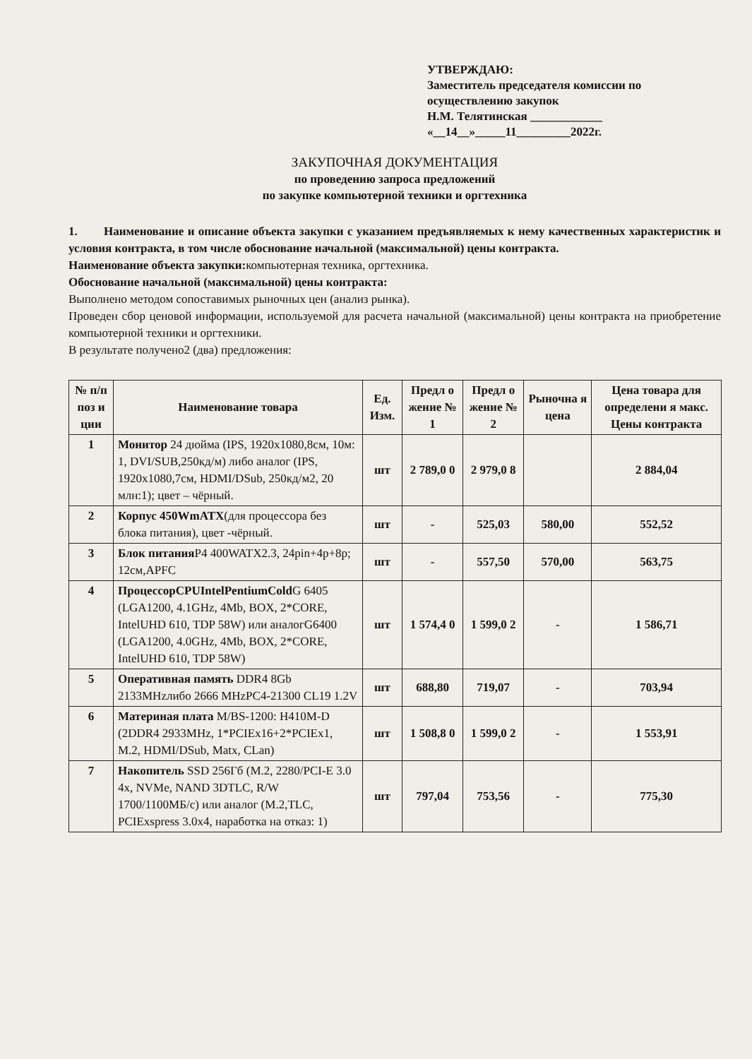УТВЕРЖДАЮ:
Заместитель председателя комиссии по
осуществлению закупок
Н.М. Телятинская ____________
«__14__»_____11_________2022г.
ЗАКУПОЧНАЯ ДОКУМЕНТАЦИЯ
по проведению запроса предложений
по закупке компьютерной техники и оргтехника
1. Наименование и описание объекта закупки с указанием предъявляемых к нему качественных характеристик и условия контракта, в том числе обоснование начальной (максимальной) цены контракта.
Наименование объекта закупки: компьютерная техника, оргтехника.
Обоснование начальной (максимальной) цены контракта:
Выполнено методом сопоставимых рыночных цен (анализ рынка).
Проведен сбор ценовой информации, используемой для расчета начальной (максимальной) цены контракта на приобретение компьютерной техники и оргтехники.
В результате получено2 (два) предложения:
| № п/п поз и ции | Наименование товара | Ед. Изм. | Предл о жение № 1 | Предл о жение № 2 | Рыночна я цена | Цена товара для определени я макс. Цены контракта |
| --- | --- | --- | --- | --- | --- | --- |
| 1 | Монитор 24 дюйма (IPS, 1920x1080,8см, 10м: 1, DVI/SUB,250кд/м) либо аналог (IPS, 1920x1080,7см, HDMI/DSub, 250кд/м2, 20 млн:1); цвет – чёрный. | шт | 2 789,0 0 | 2 979,0 8 | | 2 884,04 |
| 2 | Корпус 450WmATX (для процессора без блока питания), цвет -чёрный. | шт | - | 525,03 | 580,00 | 552,52 |
| 3 | Блок питания P4 400WATX2.3, 24pin+4p+8p; 12см,APFC | шт | - | 557,50 | 570,00 | 563,75 |
| 4 | ПроцессорCPUIntelPentiumCold G 6405 (LGA1200, 4.1GHz, 4Mb, BOX, 2*CORE, IntelUHD 610, TDP 58W) или аналогG6400 (LGA1200, 4.0GHz, 4Mb, BOX, 2*CORE, IntelUHD 610, TDP 58W) | шт | 1 574,4 0 | 1 599,0 2 | - | 1 586,71 |
| 5 | Оперативная память DDR4 8Gb 2133MHzлибо 2666 MHzPC4-21300 CL19 1.2V | шт | 688,80 | 719,07 | - | 703,94 |
| 6 | Материная плата M/BS-1200: H410M-D (2DDR4 2933MHz, 1*PCIEx16+2*PCIEx1, M.2, HDMI/DSub, Matx, CLan) | шт | 1 508,8 0 | 1 599,0 2 | - | 1 553,91 |
| 7 | Накопитель SSD 256Гб (M.2, 2280/PCI-E 3.0 4x, NVMe, NAND 3DTLC, R/W 1700/1100МБ/c) или аналог (M.2,TLC, PCIExspress 3.0x4, наработка на отказ: 1) | шт | 797,04 | 753,56 | - | 775,30 |